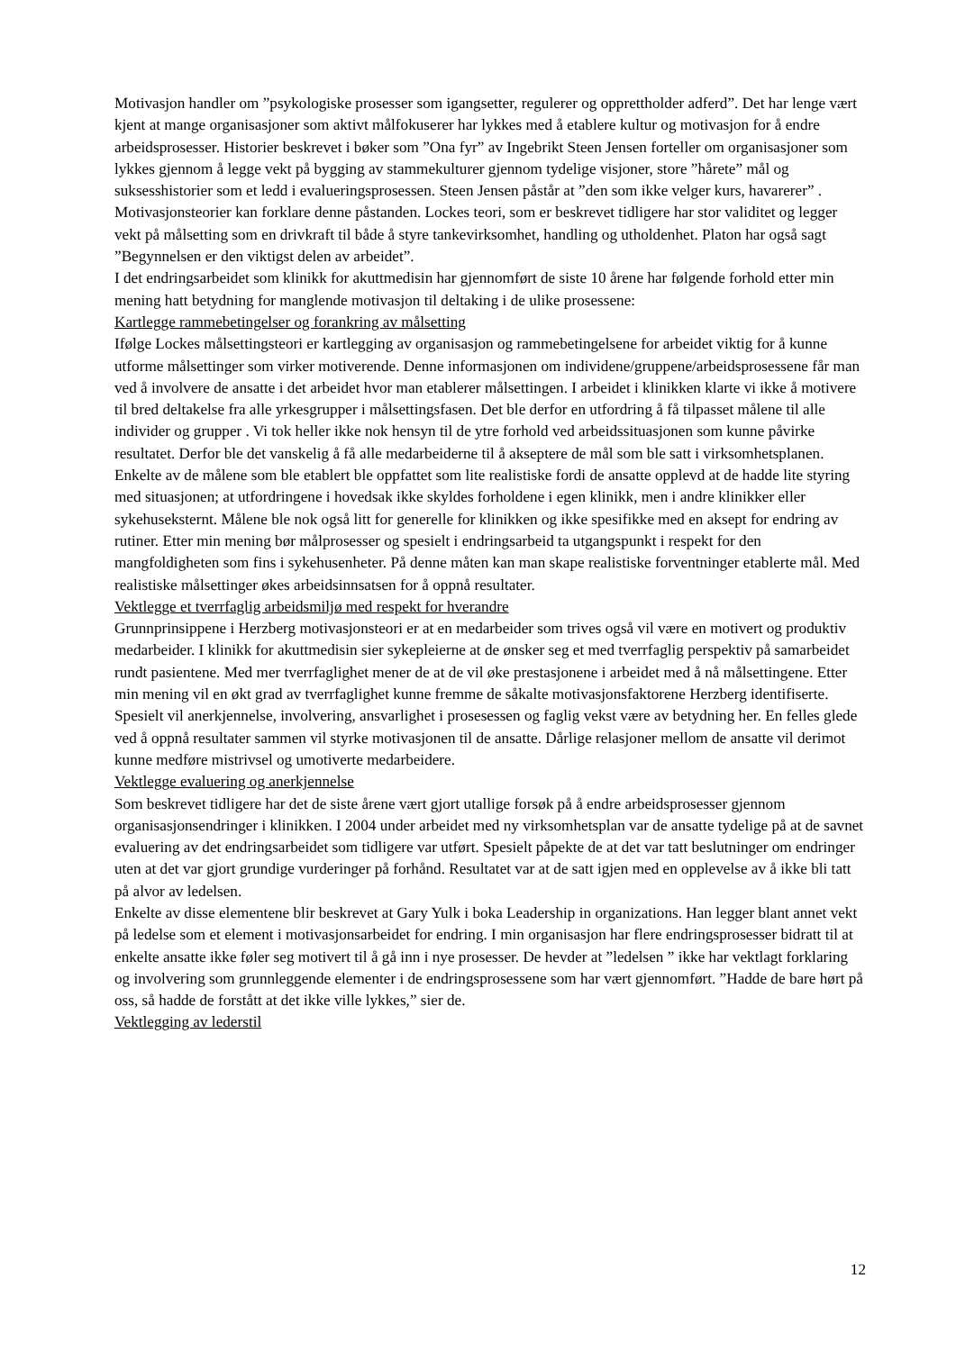Motivasjon handler om ”psykologiske prosesser som igangsetter, regulerer og opprettholder adferd”. Det har lenge vært kjent at mange organisasjoner som aktivt målfokuserer har lykkes med å etablere kultur og motivasjon for å endre arbeidsprosesser. Historier beskrevet i bøker som ”Ona fyr” av Ingebrikt Steen Jensen forteller om organisasjoner som lykkes gjennom å legge vekt på bygging av stammekulturer gjennom tydelige visjoner, store ”hårete” mål og suksesshistorier som et ledd i evalueringsprosessen. Steen Jensen påstår at ”den som ikke velger kurs, havarerer” . Motivasjonsteorier kan forklare denne påstanden. Lockes teori, som er beskrevet tidligere har stor validitet og legger vekt på målsetting som en drivkraft til både å styre tankevirksomhet, handling og utholdenhet. Platon har også sagt ”Begynnelsen er den viktigst delen av arbeidet”.
I det endringsarbeidet som klinikk for akuttmedisin har gjennomført de siste 10 årene har følgende forhold etter min mening hatt betydning for manglende motivasjon til deltaking i de ulike prosessene:
Kartlegge rammebetingelser og forankring av målsetting
Ifølge Lockes målsettingsteori er kartlegging av organisasjon og rammebetingelsene for arbeidet viktig for å kunne utforme målsettinger som virker motiverende. Denne informasjonen om individene/gruppene/arbeidsprosessene får man ved å involvere de ansatte i det arbeidet hvor man etablerer målsettingen. I arbeidet i klinikken klarte vi ikke å motivere til bred deltakelse fra alle yrkesgrupper i målsettingsfasen. Det ble derfor en utfordring å få tilpasset målene til alle individer og grupper . Vi tok heller ikke nok hensyn til de ytre forhold ved arbeidssituasjonen som kunne påvirke resultatet. Derfor ble det vanskelig å få alle medarbeiderne til å akseptere de mål som ble satt i virksomhetsplanen. Enkelte av de målene som ble etablert ble oppfattet som lite realistiske fordi de ansatte opplevd at de hadde lite styring med situasjonen; at utfordringene i hovedsak ikke skyldes forholdene i egen klinikk, men i andre klinikker eller sykehuseksternt. Målene ble nok også litt for generelle for klinikken og ikke spesifikke med en aksept for endring av rutiner. Etter min mening bør målprosesser og spesielt i endringsarbeid ta utgangspunkt i respekt for den mangfoldigheten som fins i sykehusenheter. På denne måten kan man skape realistiske forventninger etablerte mål. Med realistiske målsettinger økes arbeidsinnsatsen for å oppnå resultater.
Vektlegge et tverrfaglig arbeidsmiljø med respekt for hverandre
Grunnprinsippene i Herzberg motivasjonsteori er at en medarbeider som trives også vil være en motivert og produktiv medarbeider. I klinikk for akuttmedisin sier sykepleierne at de ønsker seg et med tverrfaglig perspektiv på samarbeidet rundt pasientene. Med mer tverrfaglighet mener de at de vil øke prestasjonene i arbeidet med å nå målsettingene. Etter min mening vil en økt grad av tverrfaglighet kunne fremme de såkalte motivasjonsfaktorene Herzberg identifiserte. Spesielt vil anerkjennelse, involvering, ansvarlighet i prosesessen og faglig vekst være av betydning her. En felles glede ved å oppnå resultater sammen vil styrke motivasjonen til de ansatte. Dårlige relasjoner mellom de ansatte vil derimot kunne medføre mistrivsel og umotiverte medarbeidere.
Vektlegge evaluering og anerkjennelse
Som beskrevet tidligere har det de siste årene vært gjort utallige forsøk på å endre arbeidsprosesser gjennom organisasjonsendringer i klinikken. I 2004 under arbeidet med ny virksomhetsplan var de ansatte tydelige på at de savnet evaluering av det endringsarbeidet som tidligere var utført. Spesielt påpekte de at det var tatt beslutninger om endringer uten at det var gjort grundige vurderinger på forhånd. Resultatet var at de satt igjen med en opplevelse av å ikke bli tatt på alvor av ledelsen.
Enkelte av disse elementene blir beskrevet at Gary Yulk i boka Leadership in organizations. Han legger blant annet vekt på ledelse som et element i motivasjonsarbeidet for endring. I min organisasjon har flere endringsprosesser bidratt til at enkelte ansatte ikke føler seg motivert til å gå inn i nye prosesser. De hevder at ”ledelsen ” ikke har vektlagt forklaring og involvering som grunnleggende elementer i de endringsprosessene som har vært gjennomført. ”Hadde de bare hørt på oss, så hadde de forstått at det ikke ville lykkes,” sier de.
Vektlegging av lederstil
12